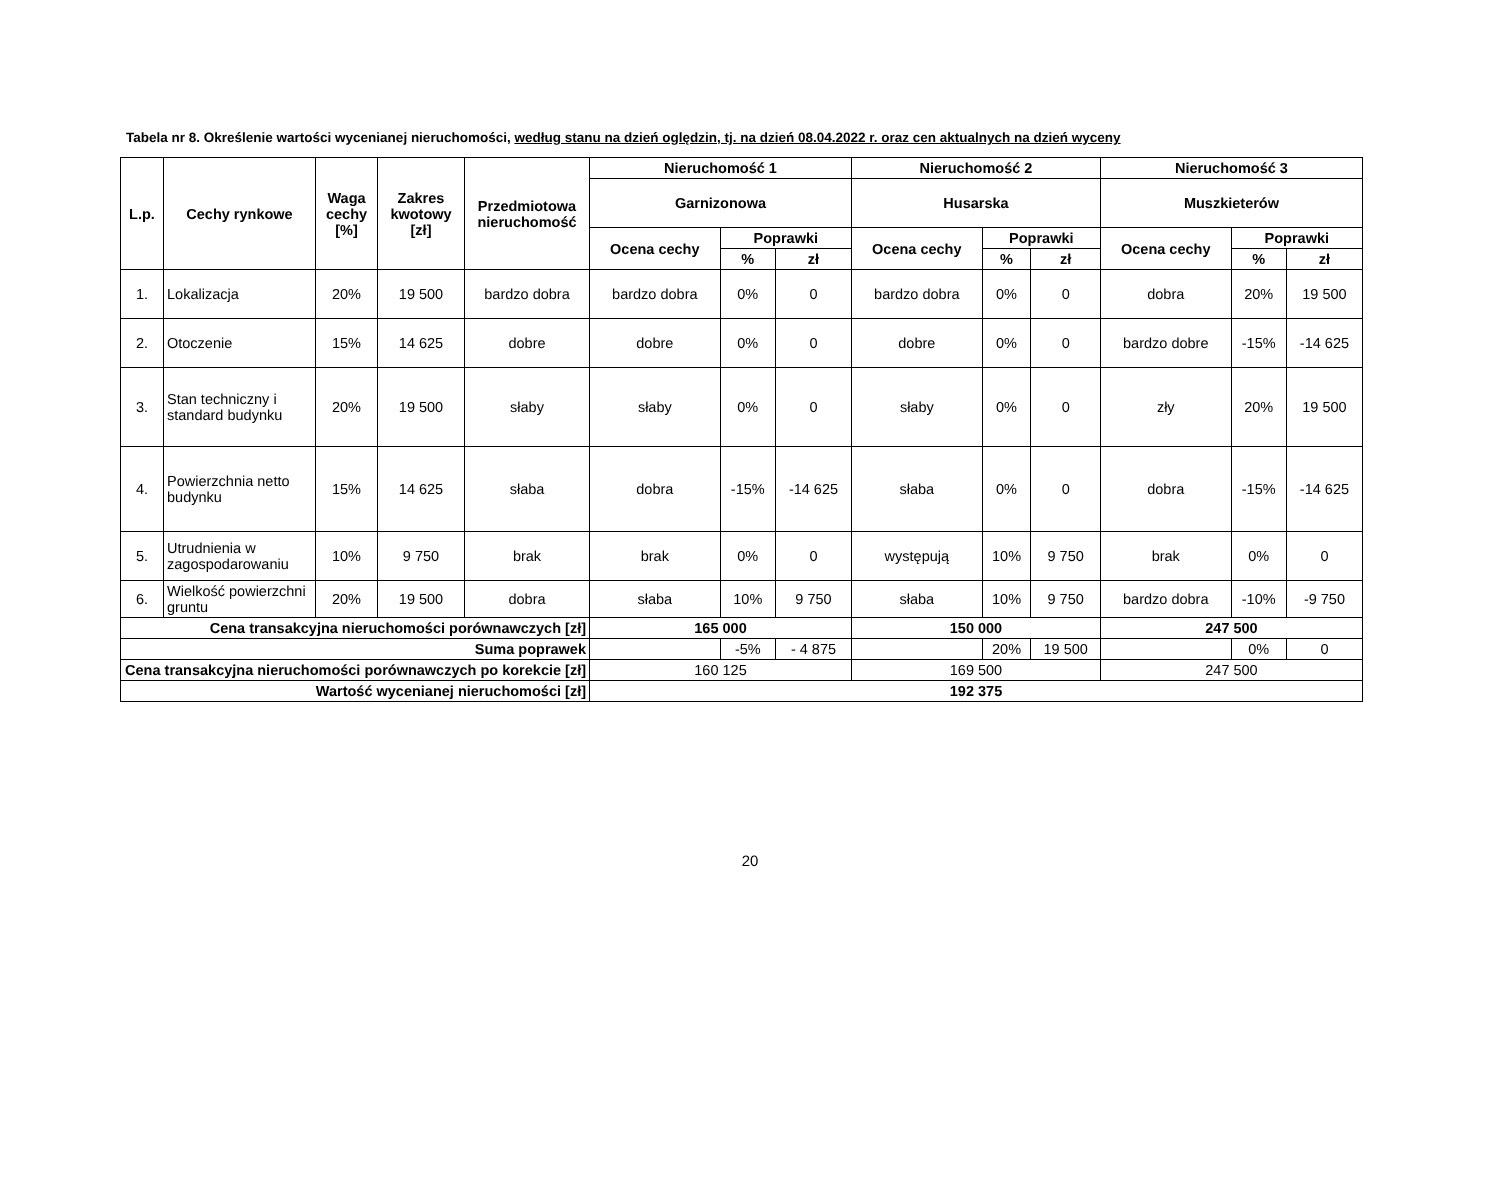Tabela nr 8. Określenie wartości wycenianej nieruchomości, według stanu na dzień oględzin, tj. na dzień 08.04.2022 r. oraz cen aktualnych na dzień wyceny
| L.p. | Cechy rynkowe | Waga cechy [%] | Zakres kwotowy [zł] | Przedmiotowa nieruchomość | Nieruchomość 1 | | | Nieruchomość 2 | | | Nieruchomość 3 | | |
| --- | --- | --- | --- | --- | --- | --- | --- | --- | --- | --- | --- | --- | --- |
| | | | | | Garnizonowa | | | Husarska | | | Muszkieterów | | |
| | | | | | Ocena cechy | Poprawki | | Ocena cechy | Poprawki | | Ocena cechy | Poprawki | |
| | | | | | | % | zł | | % | zł | | % | zł |
| 1. | Lokalizacja | 20% | 19 500 | bardzo dobra | bardzo dobra | 0% | 0 | bardzo dobra | 0% | 0 | dobra | 20% | 19 500 |
| 2. | Otoczenie | 15% | 14 625 | dobre | dobre | 0% | 0 | dobre | 0% | 0 | bardzo dobre | -15% | -14 625 |
| 3. | Stan techniczny i standard budynku | 20% | 19 500 | słaby | słaby | 0% | 0 | słaby | 0% | 0 | zły | 20% | 19 500 |
| 4. | Powierzchnia netto budynku | 15% | 14 625 | słaba | dobra | -15% | -14 625 | słaba | 0% | 0 | dobra | -15% | -14 625 |
| 5. | Utrudnienia w zagospodarowaniu | 10% | 9 750 | brak | brak | 0% | 0 | występują | 10% | 9 750 | brak | 0% | 0 |
| 6. | Wielkość powierzchni gruntu | 20% | 19 500 | dobra | słaba | 10% | 9 750 | słaba | 10% | 9 750 | bardzo dobra | -10% | -9 750 |
| Cena transakcyjna nieruchomości porównawczych [zł] | | | | | 165 000 | | | 150 000 | | | 247 500 | | |
| Suma poprawek | | | | | | -5% | - 4 875 | | 20% | 19 500 | | 0% | 0 |
| Cena transakcyjna nieruchomości porównawczych po korekcie [zł] | | | | | 160 125 | | | 169 500 | | | 247 500 | | |
| Wartość wycenianej nieruchomości [zł] | | | | | 192 375 | | | | | | | | |
20